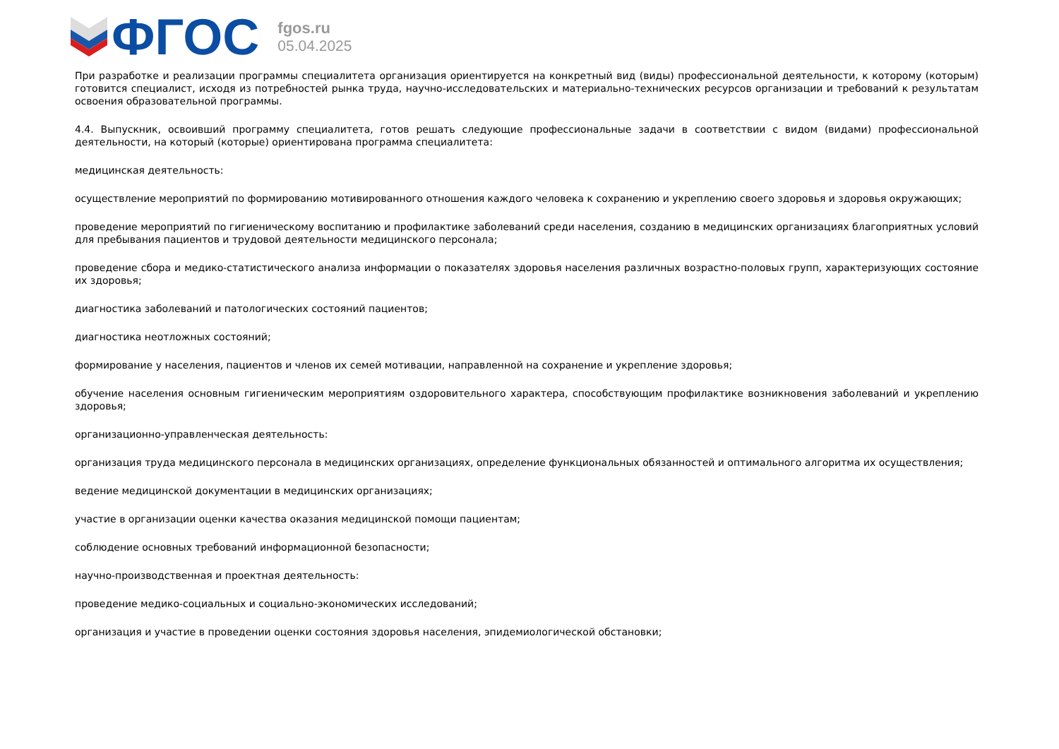ФГОС
fgos.ru
05.04.2025
При разработке и реализации программы специалитета организация ориентируется на конкретный вид (виды) профессиональной деятельности, к которому (которым) готовится специалист, исходя из потребностей рынка труда, научно-исследовательских и материально-технических ресурсов организации и требований к результатам освоения образовательной программы.
4.4. Выпускник, освоивший программу специалитета, готов решать следующие профессиональные задачи в соответствии с видом (видами) профессиональной деятельности, на который (которые) ориентирована программа специалитета:
медицинская деятельность:
осуществление мероприятий по формированию мотивированного отношения каждого человека к сохранению и укреплению своего здоровья и здоровья окружающих;
проведение мероприятий по гигиеническому воспитанию и профилактике заболеваний среди населения, созданию в медицинских организациях благоприятных условий для пребывания пациентов и трудовой деятельности медицинского персонала;
проведение сбора и медико-статистического анализа информации о показателях здоровья населения различных возрастно-половых групп, характеризующих состояние их здоровья;
диагностика заболеваний и патологических состояний пациентов;
диагностика неотложных состояний;
формирование у населения, пациентов и членов их семей мотивации, направленной на сохранение и укрепление здоровья;
обучение населения основным гигиеническим мероприятиям оздоровительного характера, способствующим профилактике возникновения заболеваний и укреплению здоровья;
организационно-управленческая деятельность:
организация труда медицинского персонала в медицинских организациях, определение функциональных обязанностей и оптимального алгоритма их осуществления;
ведение медицинской документации в медицинских организациях;
участие в организации оценки качества оказания медицинской помощи пациентам;
соблюдение основных требований информационной безопасности;
научно-производственная и проектная деятельность:
проведение медико-социальных и социально-экономических исследований;
организация и участие в проведении оценки состояния здоровья населения, эпидемиологической обстановки;